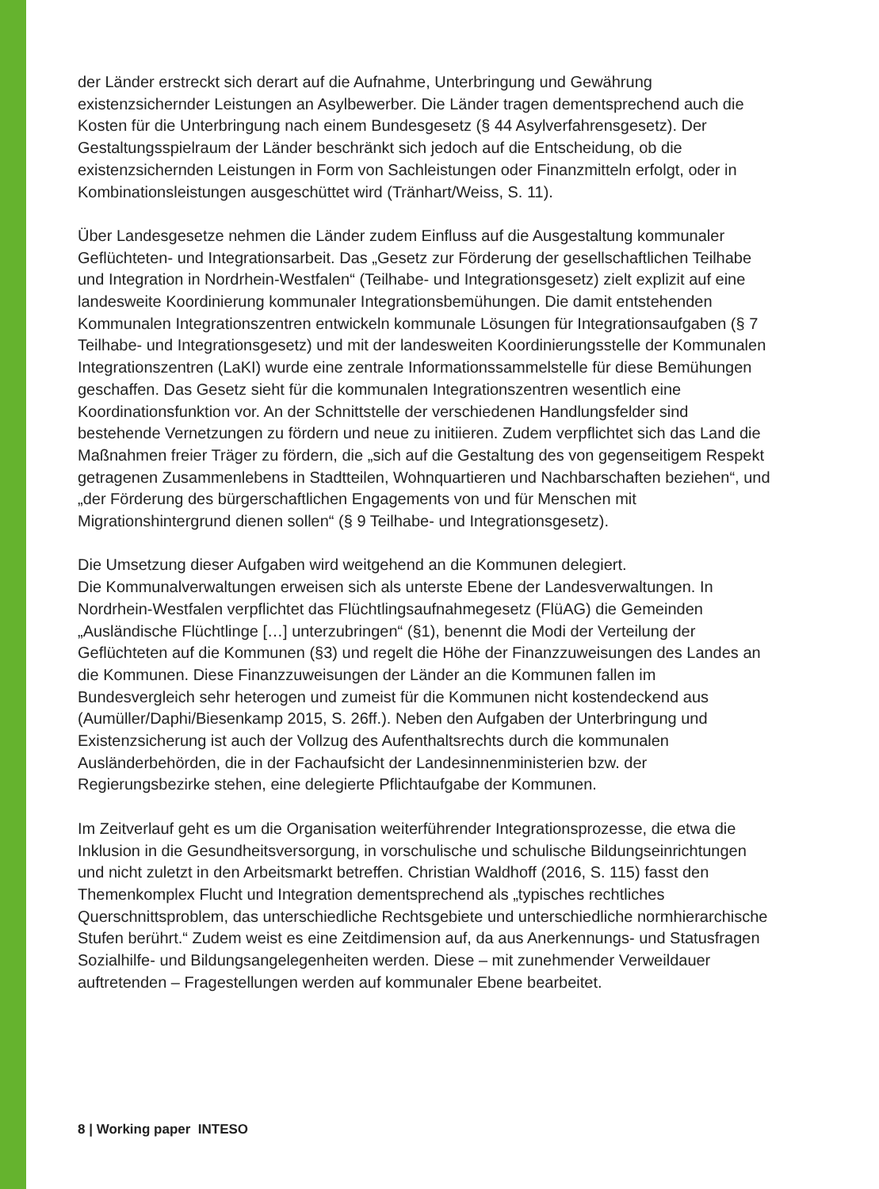der Länder erstreckt sich derart auf die Aufnahme, Unterbringung und Gewährung existenzsichernder Leistungen an Asylbewerber. Die Länder tragen dementsprechend auch die Kosten für die Unterbringung nach einem Bundesgesetz (§ 44 Asylverfahrensgesetz). Der Gestaltungsspielraum der Länder beschränkt sich jedoch auf die Entscheidung, ob die existenzsichernden Leistungen in Form von Sachleistungen oder Finanzmitteln erfolgt, oder in Kombinationsleistungen ausgeschüttet wird (Tränhart/Weiss, S. 11).
Über Landesgesetze nehmen die Länder zudem Einfluss auf die Ausgestaltung kommunaler Geflüchteten- und Integrationsarbeit. Das „Gesetz zur Förderung der gesellschaftlichen Teilhabe und Integration in Nordrhein-Westfalen“ (Teilhabe- und Integrationsgesetz) zielt explizit auf eine landesweite Koordinierung kommunaler Integrationsbemühungen. Die damit entstehenden Kommunalen Integrationszentren entwickeln kommunale Lösungen für Integrationsaufgaben (§ 7 Teilhabe- und Integrationsgesetz) und mit der landesweiten Koordinierungsstelle der Kommunalen Integrationszentren (LaKI) wurde eine zentrale Informationssammelstelle für diese Bemühungen geschaffen. Das Gesetz sieht für die kommunalen Integrationszentren wesentlich eine Koordinationsfunktion vor. An der Schnittstelle der verschiedenen Handlungsfelder sind bestehende Vernetzungen zu fördern und neue zu initiieren. Zudem verpflichtet sich das Land die Maßnahmen freier Träger zu fördern, die „sich auf die Gestaltung des von gegenseitigem Respekt getragenen Zusammenlebens in Stadtteilen, Wohnquartieren und Nachbarschaften beziehen“, und „der Förderung des bürgerschaftlichen Engagements von und für Menschen mit Migrationshintergrund dienen sollen“ (§ 9 Teilhabe- und Integrationsgesetz).
Die Umsetzung dieser Aufgaben wird weitgehend an die Kommunen delegiert.
Die Kommunalverwaltungen erweisen sich als unterste Ebene der Landesverwaltungen. In Nordrhein-Westfalen verpflichtet das Flüchtlingsaufnahmegesetz (FlüAG) die Gemeinden „Ausländische Flüchtlinge […] unterzubringen“ (§1), benennt die Modi der Verteilung der Geflüchteten auf die Kommunen (§3) und regelt die Höhe der Finanzzuweisungen des Landes an die Kommunen. Diese Finanzzuweisungen der Länder an die Kommunen fallen im Bundesvergleich sehr heterogen und zumeist für die Kommunen nicht kostendeckend aus (Aumüller/Daphi/Biesenkamp 2015, S. 26ff.). Neben den Aufgaben der Unterbringung und Existenzsicherung ist auch der Vollzug des Aufenthaltsrechts durch die kommunalen Ausländerbehörden, die in der Fachaufsicht der Landesinnenministerien bzw. der Regierungsbezirke stehen, eine delegierte Pflichtaufgabe der Kommunen.
Im Zeitverlauf geht es um die Organisation weiterführender Integrationsprozesse, die etwa die Inklusion in die Gesundheitsversorgung, in vorschulische und schulische Bildungseinrichtungen und nicht zuletzt in den Arbeitsmarkt betreffen. Christian Waldhoff (2016, S. 115) fasst den Themenkomplex Flucht und Integration dementsprechend als „typisches rechtliches Querschnittsproblem, das unterschiedliche Rechtsgebiete und unterschiedliche normhierarchische Stufen berührt.“ Zudem weist es eine Zeitdimension auf, da aus Anerkennungs- und Statusfragen Sozialhilfe- und Bildungsangelegenheiten werden. Diese – mit zunehmender Verweildauer auftretenden – Fragestellungen werden auf kommunaler Ebene bearbeitet.
8 | Working paper INTESO